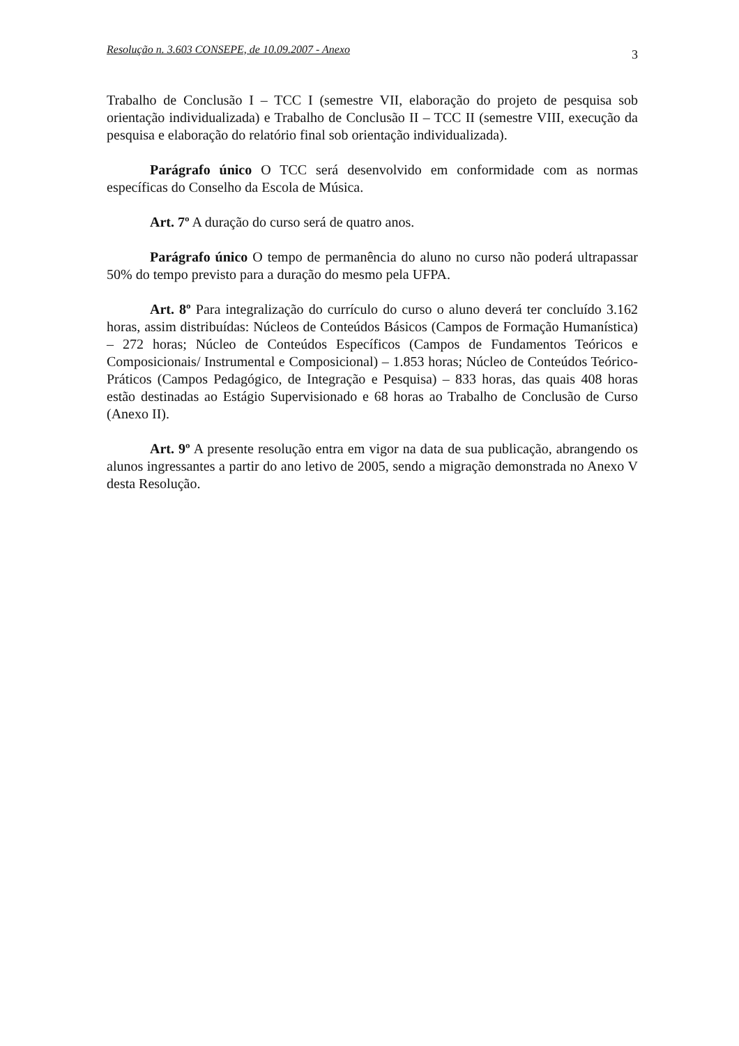Resolução n. 3.603 CONSEPE, de 10.09.2007 - Anexo 3
Trabalho de Conclusão I – TCC I (semestre VII, elaboração do projeto de pesquisa sob orientação individualizada) e Trabalho de Conclusão II – TCC II (semestre VIII, execução da pesquisa e elaboração do relatório final sob orientação individualizada).
Parágrafo único O TCC será desenvolvido em conformidade com as normas específicas do Conselho da Escola de Música.
Art. 7º A duração do curso será de quatro anos.
Parágrafo único O tempo de permanência do aluno no curso não poderá ultrapassar 50% do tempo previsto para a duração do mesmo pela UFPA.
Art. 8º Para integralização do currículo do curso o aluno deverá ter concluído 3.162 horas, assim distribuídas: Núcleos de Conteúdos Básicos (Campos de Formação Humanística) – 272 horas; Núcleo de Conteúdos Específicos (Campos de Fundamentos Teóricos e Composicionais/ Instrumental e Composicional) – 1.853 horas; Núcleo de Conteúdos Teórico-Práticos (Campos Pedagógico, de Integração e Pesquisa) – 833 horas, das quais 408 horas estão destinadas ao Estágio Supervisionado e 68 horas ao Trabalho de Conclusão de Curso (Anexo II).
Art. 9º A presente resolução entra em vigor na data de sua publicação, abrangendo os alunos ingressantes a partir do ano letivo de 2005, sendo a migração demonstrada no Anexo V desta Resolução.